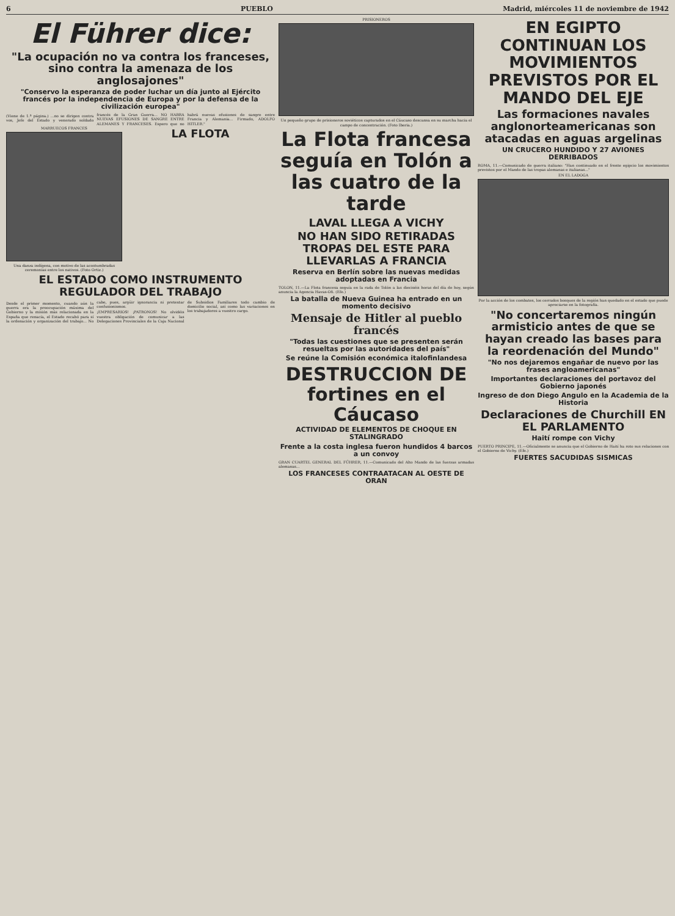6 PUEBLO Madrid, miércoles 11 de noviembre de 1942
El Führer dice:
"La ocupación no va contra los franceses, sino contra la amenaza de los anglosajones"
"Conservo la esperanza de poder luchar un día junto al Ejército francés por la independencia de Europa y por la defensa de la civilización europea"
(Viene de 1.ª página.) ...no se dirigen contra vos, Jefe del Estado y venerado soldado francés de la Gran Guerra... NO HABRA NUEVAS EFUSIONES DE SANGRE ENTRE ALEMANES Y FRANCESES. Espero que no habrá nuevas efusiones de sangre entre Francia y Alemania... Firmado, ADOLFO HITLER."
MARRUECOS FRANCES
Una danza indígena, con motivo de las acostumbradas ceremonias entre los nativos. (Foto Ortiz.)
LA FLOTA
EL ESTADO COMO INSTRUMENTO REGULADOR DEL TRABAJO
Desde el primer momento, cuando aún la guerra era la preocupación máxima del Gobierno y la misión más relacionada en la España que renacía, el Estado recabó para sí la ordenación y organización del trabajo... No cabe, pues, argüir ignorancia ni pretextar confusionismos.
¡EMPRESARIOS! ¡PATRONOS! No olvidéis vuestra obligación de comunicar a las Delegaciones Provinciales de la Caja Nacional de Subsidios Familiares todo cambio de domicilio social, así como las variaciones en los trabajadores a vuestro cargo.
PRISIONEROS
Un pequeño grupo de prisioneros soviéticos capturados en el Cáucaso descansa en su marcha hacia el campo de concentración. (Foto Iberia.)
La Flota francesa seguía en Tolón a las cuatro de la tarde
LAVAL LLEGA A VICHY
NO HAN SIDO RETIRADAS TROPAS DEL ESTE PARA LLEVARLAS A FRANCIA
Reserva en Berlín sobre las nuevas medidas adoptadas en Francia
TOLON, 11.—La Flota francesa seguía en la rada de Tolón a las dieciséis horas del día de hoy, según anuncia la Agencia Havas-Ofi. (Efe.)
La batalla de Nueva Guinea ha entrado en un momento decisivo
Mensaje de Hitler al pueblo francés
"Todas las cuestiones que se presenten serán resueltas por las autoridades del país"
Se reúne la Comisión económica italofinlandesa
DESTRUCCION DE fortines en el Cáucaso
ACTIVIDAD DE ELEMENTOS DE CHOQUE EN STALINGRADO
Frente a la costa inglesa fueron hundidos 4 barcos a un convoy
GRAN CUARTEL GENERAL DEL FÜHRER, 11.—Comunicado del Alto Mando de las fuerzas armadas alemanas...
LOS FRANCESES CONTRAATACAN AL OESTE DE ORAN
EN EGIPTO CONTINUAN LOS MOVIMIENTOS PREVISTOS POR EL MANDO DEL EJE
Las formaciones navales anglonorteamericanas son atacadas en aguas argelinas
UN CRUCERO HUNDIDO Y 27 AVIONES DERRIBADOS
ROMA, 11.—Comunicado de guerra italiano: "Han continuado en el frente egipcio los movimientos previstos por el Mando de las tropas alemanas e italianas..."
EN EL LADOGA
Por la acción de los combates, los cerrados bosques de la región han quedado en el estado que puede apreciarse en la fotografía.
"No concertaremos ningún armisticio antes de que se hayan creado las bases para la reordenación del Mundo"
"No nos dejaremos engañar de nuevo por las frases angloamericanas"
Importantes declaraciones del portavoz del Gobierno japonés
Ingreso de don Diego Angulo en la Academia de la Historia
Declaraciones de Churchill EN EL PARLAMENTO
Haití rompe con Vichy
PUERTO PRINCIPE, 11.—Oficialmente se anuncia que el Gobierno de Haití ha roto sus relaciones con el Gobierno de Vichy. (Efe.)
FUERTES SACUDIDAS SISMICAS